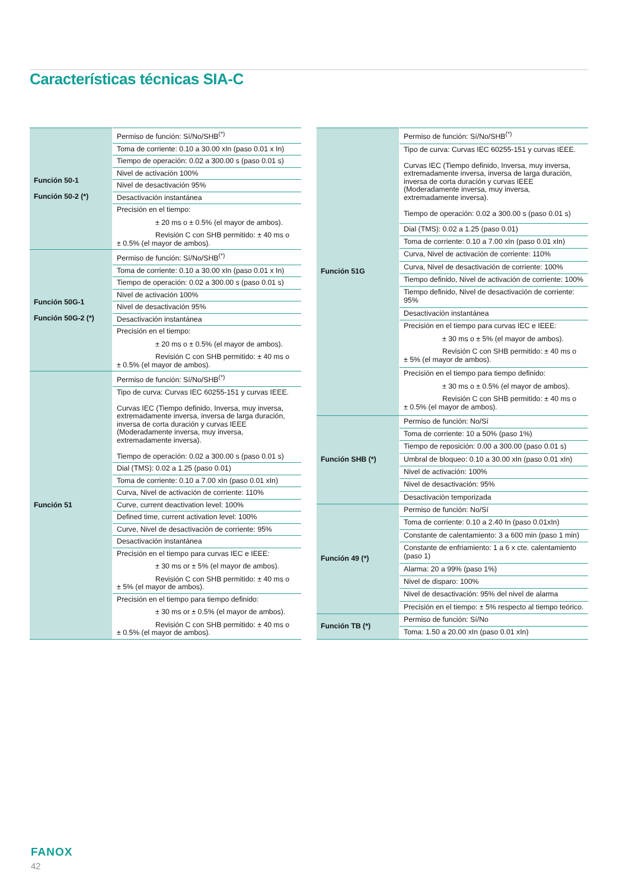Características técnicas SIA-C
| Función 50-1 Función 50-2 (*) | Permiso de función: Sí/No/SHB<sup>(*)</sup> |
| | Toma de corriente: 0.10 a 30.00 xIn (paso 0.01 x In) |
| | Tiempo de operación: 0.02 a 300.00 s (paso 0.01 s) |
| | Nivel de activación 100% |
| | Nivel de desactivación 95% |
| | Desactivación instantánea |
| | Precisión en el tiempo: ± 20 ms o ± 0.5% (el mayor de ambos). Revisión C con SHB permitido: ± 40 ms o ± 0.5% (el mayor de ambos). |
| Función 50G-1 Función 50G-2 (*) | Permiso de función: Sí/No/SHB<sup>(*)</sup> |
| | Toma de corriente: 0.10 a 30.00 xIn (paso 0.01 x In) |
| | Tiempo de operación: 0.02 a 300.00 s (paso 0.01 s) |
| | Nivel de activación 100% |
| | Nivel de desactivación 95% |
| | Desactivación instantánea |
| | Precisión en el tiempo: ± 20 ms o ± 0.5% (el mayor de ambos). Revisión C con SHB permitido: ± 40 ms o ± 0.5% (el mayor de ambos). |
| Función 51 | Permiso de función: Sí/No/SHB<sup>(*)</sup> |
| | Tipo de curva: Curvas IEC 60255-151 y curvas IEEE. Curvas IEC (Tiempo definido, Inversa, muy inversa, extremadamente inversa, inversa de larga duración, inversa de corta duración y curvas IEEE (Moderadamente inversa, muy inversa, extremadamente inversa). Tiempo de operación: 0.02 a 300.00 s (paso 0.01 s) |
| | Dial (TMS): 0.02 a 1.25 (paso 0.01) |
| | Toma de corriente: 0.10 a 7.00 xIn (paso 0.01 xIn) |
| | Curva, Nivel de activación de corriente: 110% |
| | Curve, current deactivation level: 100% |
| | Defined time, current activation level: 100% |
| | Curve, Nivel de desactivación de corriente: 95% |
| | Desactivación instantánea |
| | Precisión en el tiempo para curvas IEC e IEEE: ± 30 ms or ± 5% (el mayor de ambos). Revisión C con SHB permitido: ± 40 ms o ± 5% (el mayor de ambos). |
| | Precisión en el tiempo para tiempo definido: ± 30 ms or ± 0.5% (el mayor de ambos). Revisión C con SHB permitido: ± 40 ms o ± 0.5% (el mayor de ambos). |
| Función 51G | Permiso de función: Sí/No/SHB<sup>(*)</sup> |
| | Tipo de curva: Curvas IEC 60255-151 y curvas IEEE. Curvas IEC (Tiempo definido, Inversa, muy inversa, extremadamente inversa, inversa de larga duración, inversa de corta duración y curvas IEEE (Moderadamente inversa, muy inversa, extremadamente inversa). Tiempo de operación: 0.02 a 300.00 s (paso 0.01 s) |
| | Dial (TMS): 0.02 a 1.25 (paso 0.01) |
| | Toma de corriente: 0.10 a 7.00 xIn (paso 0.01 xIn) |
| | Curva, Nivel de activación de corriente: 110% |
| | Curva, Nivel de desactivación de corriente: 100% |
| | Tiempo definido, Nivel de activación de corriente: 100% |
| | Tiempo definido, Nivel de desactivación de corriente: 95% |
| | Desactivación instantánea |
| | Precisión en el tiempo para curvas IEC e IEEE: ± 30 ms o ± 5% (el mayor de ambos). Revisión C con SHB permitido: ± 40 ms o ± 5% (el mayor de ambos). |
| | Precisión en el tiempo para tiempo definido: ± 30 ms o ± 0.5% (el mayor de ambos). Revisión C con SHB permitido: ± 40 ms o ± 0.5% (el mayor de ambos). |
| Función SHB (*) | Permiso de función: No/Sí |
| | Toma de corriente: 10 a 50% (paso 1%) |
| | Tiempo de reposición: 0.00 a 300.00 (paso 0.01 s) |
| | Umbral de bloqueo: 0.10 a 30.00 xIn (paso 0.01 xIn) |
| | Nivel de activación: 100% |
| | Nivel de desactivación: 95% |
| | Desactivación temporizada |
| Función 49 (*) | Permiso de función: No/Sí |
| | Toma de corriente: 0.10 a 2.40 In (paso 0.01xIn) |
| | Constante de calentamiento: 3 a 600 min (paso 1 min) |
| | Constante de enfriamiento: 1 a 6 x cte. calentamiento (paso 1) |
| | Alarma: 20 a 99% (paso 1%) |
| | Nivel de disparo: 100% |
| | Nivel de desactivación: 95% del nivel de alarma |
| | Precisión en el tiempo: ± 5% respecto al tiempo teórico. |
| Función TB (*) | Permiso de función: Sí/No |
| | Toma: 1.50 a 20.00 xIn (paso 0.01 xIn) |
FANOX
42